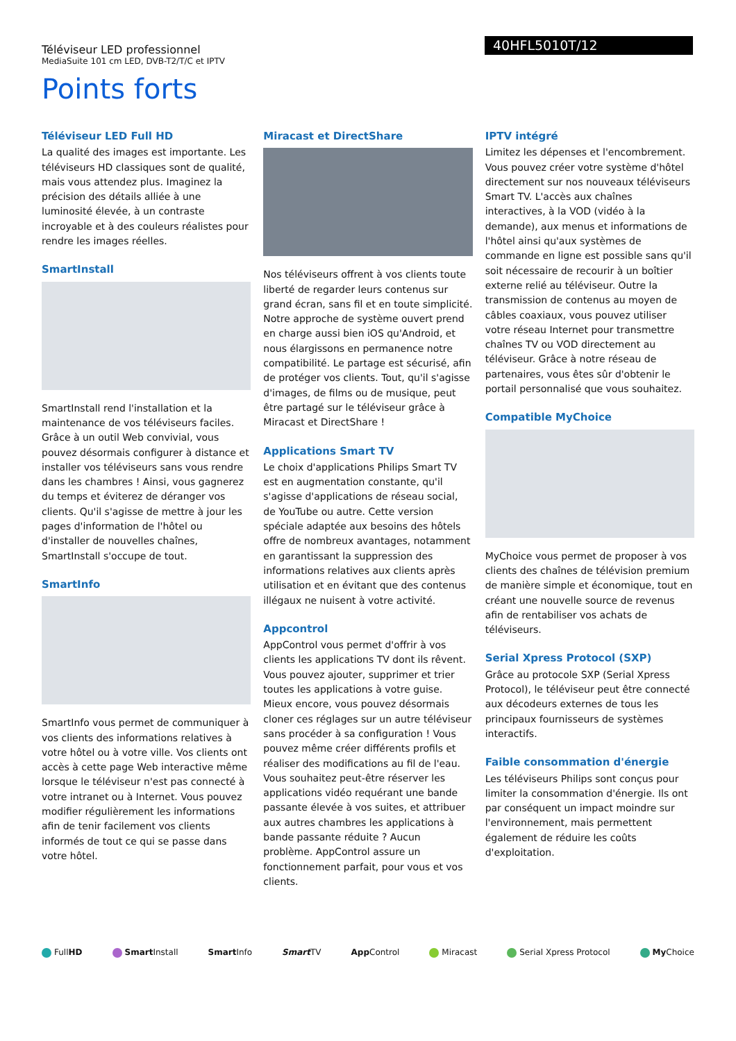Téléviseur LED professionnel
MediaSuite 101 cm LED, DVB-T2/T/C et IPTV
40HFL5010T/12
Points forts
Téléviseur LED Full HD
La qualité des images est importante. Les téléviseurs HD classiques sont de qualité, mais vous attendez plus. Imaginez la précision des détails alliée à une luminosité élevée, à un contraste incroyable et à des couleurs réalistes pour rendre les images réelles.
SmartInstall
SmartInstall rend l'installation et la maintenance de vos téléviseurs faciles. Grâce à un outil Web convivial, vous pouvez désormais configurer à distance et installer vos téléviseurs sans vous rendre dans les chambres ! Ainsi, vous gagnerez du temps et éviterez de déranger vos clients. Qu'il s'agisse de mettre à jour les pages d'information de l'hôtel ou d'installer de nouvelles chaînes, SmartInstall s'occupe de tout.
SmartInfo
SmartInfo vous permet de communiquer à vos clients des informations relatives à votre hôtel ou à votre ville. Vos clients ont accès à cette page Web interactive même lorsque le téléviseur n'est pas connecté à votre intranet ou à Internet. Vous pouvez modifier régulièrement les informations afin de tenir facilement vos clients informés de tout ce qui se passe dans votre hôtel.
Miracast et DirectShare
Nos téléviseurs offrent à vos clients toute liberté de regarder leurs contenus sur grand écran, sans fil et en toute simplicité. Notre approche de système ouvert prend en charge aussi bien iOS qu'Android, et nous élargissons en permanence notre compatibilité. Le partage est sécurisé, afin de protéger vos clients. Tout, qu'il s'agisse d'images, de films ou de musique, peut être partagé sur le téléviseur grâce à Miracast et DirectShare !
Applications Smart TV
Le choix d'applications Philips Smart TV est en augmentation constante, qu'il s'agisse d'applications de réseau social, de YouTube ou autre. Cette version spéciale adaptée aux besoins des hôtels offre de nombreux avantages, notamment en garantissant la suppression des informations relatives aux clients après utilisation et en évitant que des contenus illégaux ne nuisent à votre activité.
Appcontrol
AppControl vous permet d'offrir à vos clients les applications TV dont ils rêvent. Vous pouvez ajouter, supprimer et trier toutes les applications à votre guise. Mieux encore, vous pouvez désormais cloner ces réglages sur un autre téléviseur sans procéder à sa configuration ! Vous pouvez même créer différents profils et réaliser des modifications au fil de l'eau. Vous souhaitez peut-être réserver les applications vidéo requérant une bande passante élevée à vos suites, et attribuer aux autres chambres les applications à bande passante réduite ? Aucun problème. AppControl assure un fonctionnement parfait, pour vous et vos clients.
IPTV intégré
Limitez les dépenses et l'encombrement. Vous pouvez créer votre système d'hôtel directement sur nos nouveaux téléviseurs Smart TV. L'accès aux chaînes interactives, à la VOD (vidéo à la demande), aux menus et informations de l'hôtel ainsi qu'aux systèmes de commande en ligne est possible sans qu'il soit nécessaire de recourir à un boîtier externe relié au téléviseur. Outre la transmission de contenus au moyen de câbles coaxiaux, vous pouvez utiliser votre réseau Internet pour transmettre chaînes TV ou VOD directement au téléviseur. Grâce à notre réseau de partenaires, vous êtes sûr d'obtenir le portail personnalisé que vous souhaitez.
Compatible MyChoice
MyChoice vous permet de proposer à vos clients des chaînes de télévision premium de manière simple et économique, tout en créant une nouvelle source de revenus afin de rentabiliser vos achats de téléviseurs.
Serial Xpress Protocol (SXP)
Grâce au protocole SXP (Serial Xpress Protocol), le téléviseur peut être connecté aux décodeurs externes de tous les principaux fournisseurs de systèmes interactifs.
Faible consommation d'énergie
Les téléviseurs Philips sont conçus pour limiter la consommation d'énergie. Ils ont par conséquent un impact moindre sur l'environnement, mais permettent également de réduire les coûts d'exploitation.
FullHD Smart Install Smart Info Smart TV App Control Miracast Serial Xpress Protocol My Choice